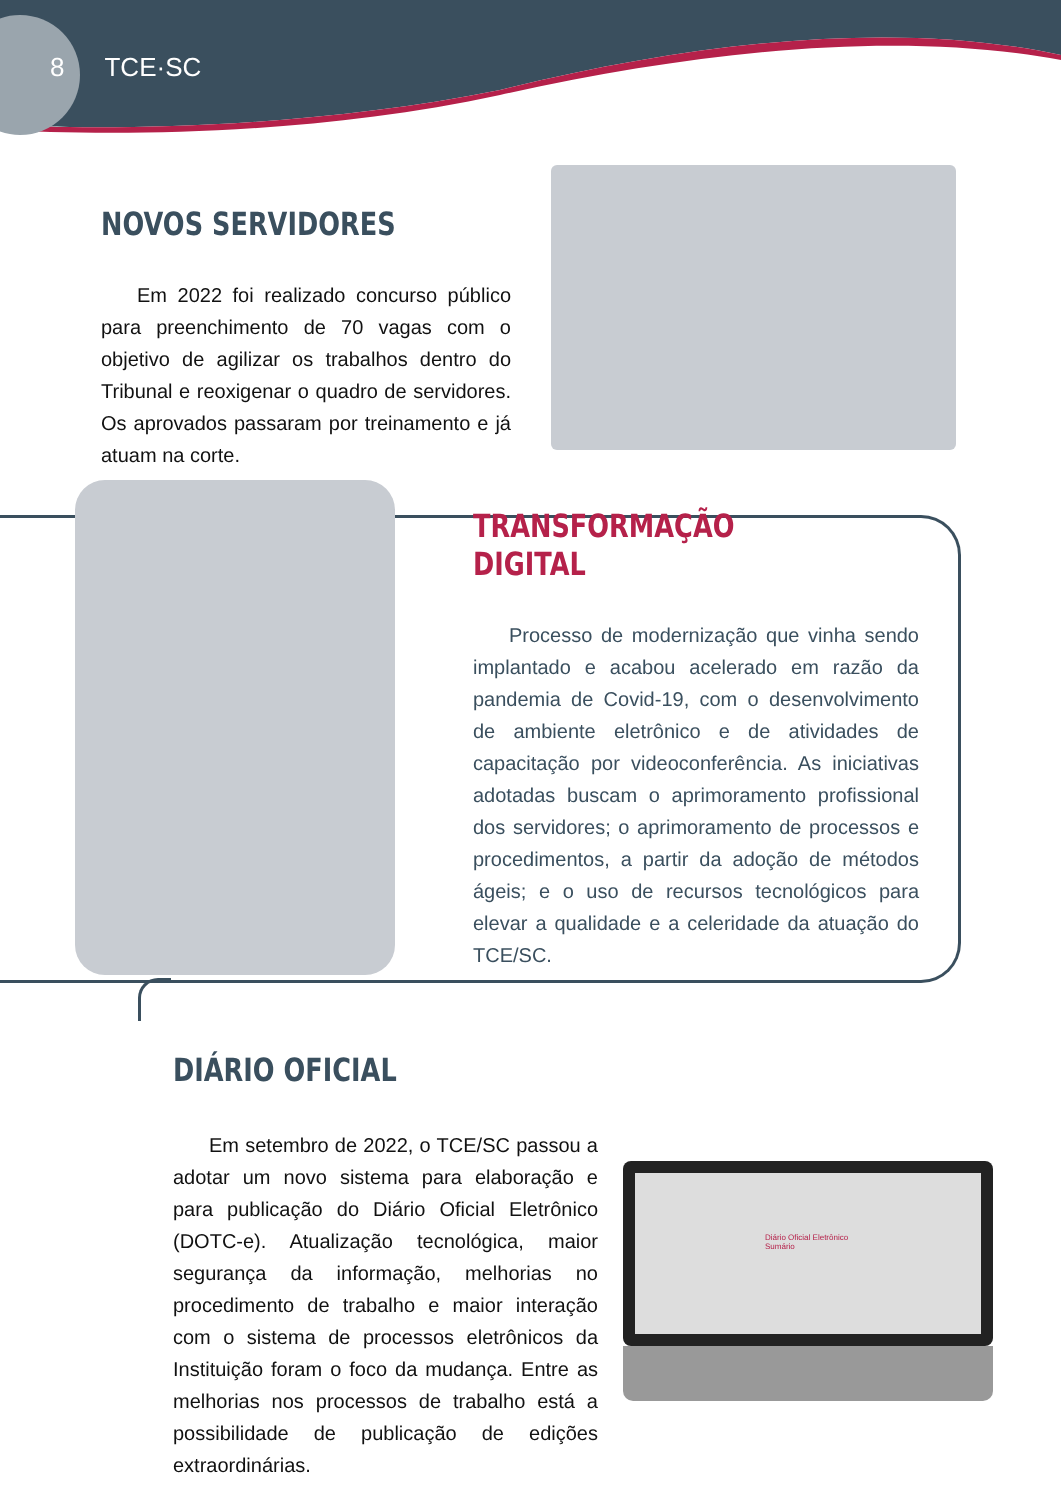8 TCE·SC
NOVOS SERVIDORES
Em 2022 foi realizado concurso público para preenchimento de 70 vagas com o objetivo de agilizar os trabalhos dentro do Tribunal e reoxigenar o quadro de servidores. Os aprovados passaram por treinamento e já atuam na corte.
TRANSFORMAÇÃO DIGITAL
Processo de modernização que vinha sendo implantado e acabou acelerado em razão da pandemia de Covid-19, com o desenvolvimento de ambiente eletrônico e de atividades de capacitação por videoconferência. As iniciativas adotadas buscam o aprimoramento profissional dos servidores; o aprimoramento de processos e procedimentos, a partir da adoção de métodos ágeis; e o uso de recursos tecnológicos para elevar a qualidade e a celeridade da atuação do TCE/SC.
DIÁRIO OFICIAL
Em setembro de 2022, o TCE/SC passou a adotar um novo sistema para elaboração e para publicação do Diário Oficial Eletrônico (DOTC-e). Atualização tecnológica, maior segurança da informação, melhorias no procedimento de trabalho e maior interação com o sistema de processos eletrônicos da Instituição foram o foco da mudança. Entre as melhorias nos processos de trabalho está a possibilidade de publicação de edições extraordinárias.
Diário Oficial Eletrônico
Sumário